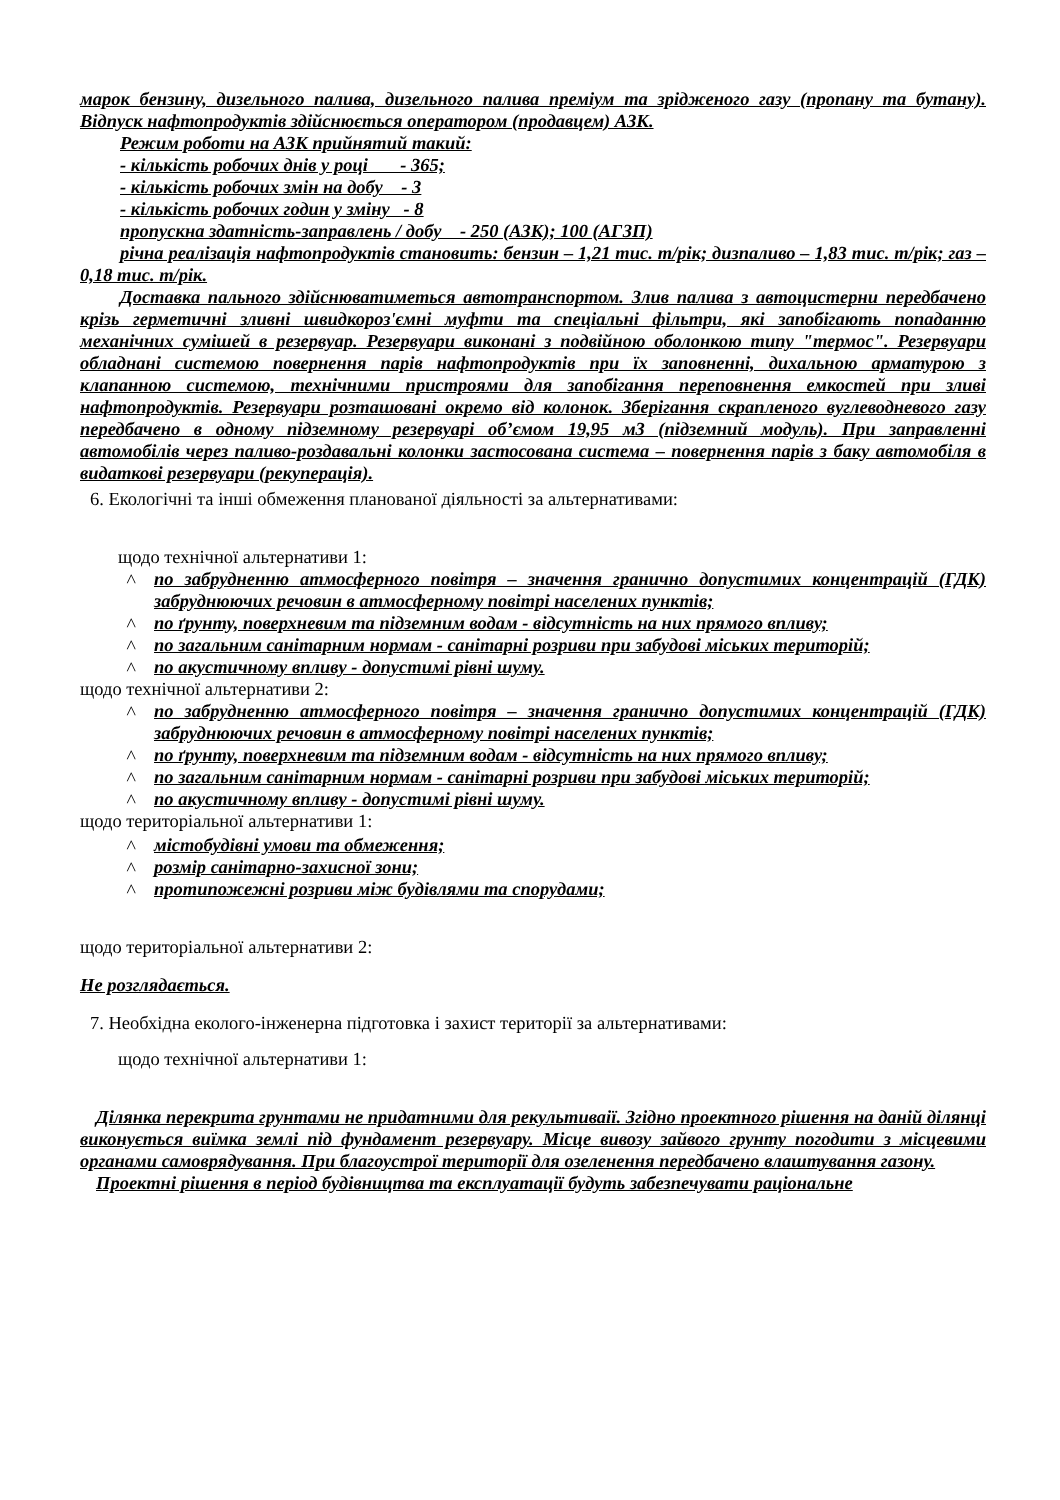марок бензину, дизельного палива, дизельного палива преміум та зрідженого газу (пропану та бутану). Відпуск нафтопродуктів здійснюється оператором (продавцем) АЗК.
Режим роботи на АЗК прийнятий такий:
- кількість робочих днів у році - 365;
- кількість робочих змін на добу - 3
- кількість робочих годин у зміну - 8
пропускна здатність-заправлень / добу - 250 (АЗК); 100 (АГЗП)
річна реалізація нафтопродуктів становить: бензин – 1,21 тис. т/рік; дизпаливо – 1,83 тис. т/рік; газ – 0,18 тис. т/рік.
Доставка пального здійснюватиметься автотранспортом. Злив палива з автоцистерни передбачено крізь герметичні зливні швидкороз'ємні муфти та спеціальні фільтри, які запобігають попаданню механічних сумішей в резервуар. Резервуари виконані з подвійною оболонкою типу "термос". Резервуари обладнані системою повернення парів нафтопродуктів при їх заповненні, дихальною арматурою з клапанною системою, технічними пристроями для запобігання переповнення емкостей при зливі нафтопродуктів. Резервуари розташовані окремо від колонок. Зберігання скрапленого вуглеводневого газу передбачено в одному підземному резервуарі об’ємом 19,95 м3 (підземний модуль). При заправленні автомобілів через паливо-роздавальні колонки застосована система – повернення парів з баку автомобіля в видаткові резервуари (рекуперація).
6. Екологічні та інші обмеження планованої діяльності за альтернативами:
щодо технічної альтернативи 1:
по забрудненню атмосферного повітря – значення граничнo допустимих концентрацій (ГДК) забруднюючих речовин в атмосферному повітрі населених пунктів;
по ґрунту, поверхневим та підземним водам - відсутність на них прямого впливу;
по загальним санітарним нормам - санітарні розриви при забудові міських територій;
по акустичному впливу - допустимі рівні шуму.
щодо технічної альтернативи 2:
по забрудненню атмосферного повітря – значення граничнo допустимих концентрацій (ГДК) забруднюючих речовин в атмосферному повітрі населених пунктів;
по ґрунту, поверхневим та підземним водам - відсутність на них прямого впливу;
по загальним санітарним нормам - санітарні розриви при забудові міських територій;
по акустичному впливу - допустимі рівні шуму.
щодо територіальної альтернативи 1:
містобудівні умови та обмеження;
розмір санітарно-захисної зони;
протипожежні розриви між будівлями та спорудами;
щодо територіальної альтернативи 2:
Не розглядається.
7. Необхідна еколого-інженерна підготовка і захист території за альтернативами:
щодо технічної альтернативи 1:
Ділянка перекрита грунтами не придатними для рекультиваії. Згідно проектного рішення на даній ділянці виконується виїмка землі під фундамент резервуару. Місце вивозу зайвого грунту погодити з місцевими органами самоврядування. При благоустрої території для озеленення передбачено влаштування газону.
Проектні рішення в період будівництва та експлуатації будуть забезпечувати раціональне